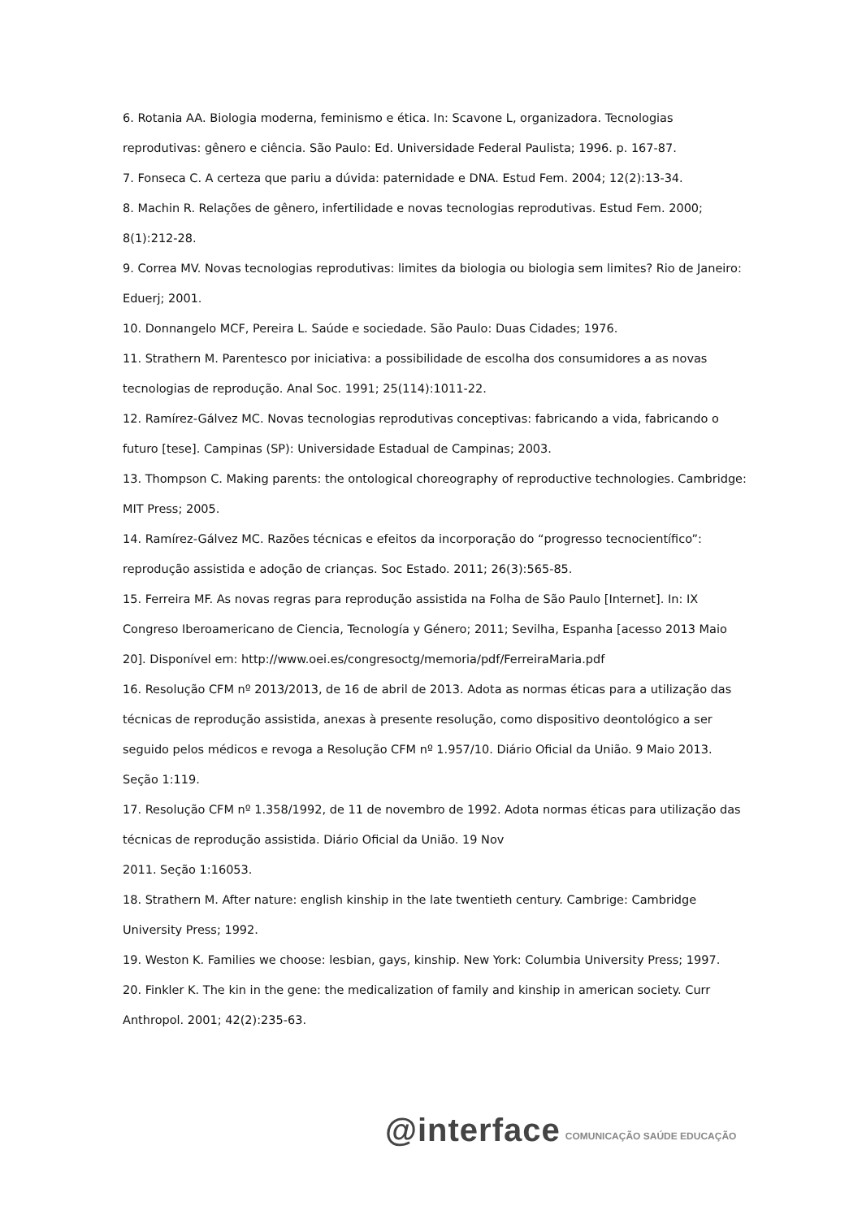6. Rotania AA. Biologia moderna, feminismo e ética. In: Scavone L, organizadora. Tecnologias reprodutivas: gênero e ciência. São Paulo: Ed. Universidade Federal Paulista; 1996. p. 167-87.
7. Fonseca C. A certeza que pariu a dúvida: paternidade e DNA. Estud Fem. 2004; 12(2):13-34.
8. Machin R. Relações de gênero, infertilidade e novas tecnologias reprodutivas. Estud Fem. 2000; 8(1):212-28.
9. Correa MV. Novas tecnologias reprodutivas: limites da biologia ou biologia sem limites? Rio de Janeiro: Eduerj; 2001.
10. Donnangelo MCF, Pereira L. Saúde e sociedade. São Paulo: Duas Cidades; 1976.
11. Strathern M. Parentesco por iniciativa: a possibilidade de escolha dos consumidores a as novas tecnologias de reprodução. Anal Soc. 1991; 25(114):1011-22.
12. Ramírez-Gálvez MC. Novas tecnologias reprodutivas conceptivas: fabricando a vida, fabricando o futuro [tese]. Campinas (SP): Universidade Estadual de Campinas; 2003.
13. Thompson C. Making parents: the ontological choreography of reproductive technologies. Cambridge: MIT Press; 2005.
14. Ramírez-Gálvez MC. Razões técnicas e efeitos da incorporação do “progresso tecnocientífico”: reprodução assistida e adoção de crianças. Soc Estado. 2011; 26(3):565-85.
15. Ferreira MF. As novas regras para reprodução assistida na Folha de São Paulo [Internet]. In: IX Congreso Iberoamericano de Ciencia, Tecnología y Género; 2011; Sevilha, Espanha [acesso 2013 Maio 20]. Disponível em: http://www.oei.es/congresoctg/memoria/pdf/FerreiraMaria.pdf
16. Resolução CFM nº 2013/2013, de 16 de abril de 2013. Adota as normas éticas para a utilização das técnicas de reprodução assistida, anexas à presente resolução, como dispositivo deontológico a ser seguido pelos médicos e revoga a Resolução CFM nº 1.957/10. Diário Oficial da União. 9 Maio 2013. Seção 1:119.
17. Resolução CFM nº 1.358/1992, de 11 de novembro de 1992. Adota normas éticas para utilização das técnicas de reprodução assistida. Diário Oficial da União. 19 Nov
2011. Seção 1:16053.
18. Strathern M. After nature: english kinship in the late twentieth century. Cambrige: Cambridge University Press; 1992.
19. Weston K. Families we choose: lesbian, gays, kinship. New York: Columbia University Press; 1997.
20. Finkler K. The kin in the gene: the medicalization of family and kinship in american society. Curr Anthropol. 2001; 42(2):235-63.
@interface COMUNICAÇÃO SAÚDE EDUCAÇÃO